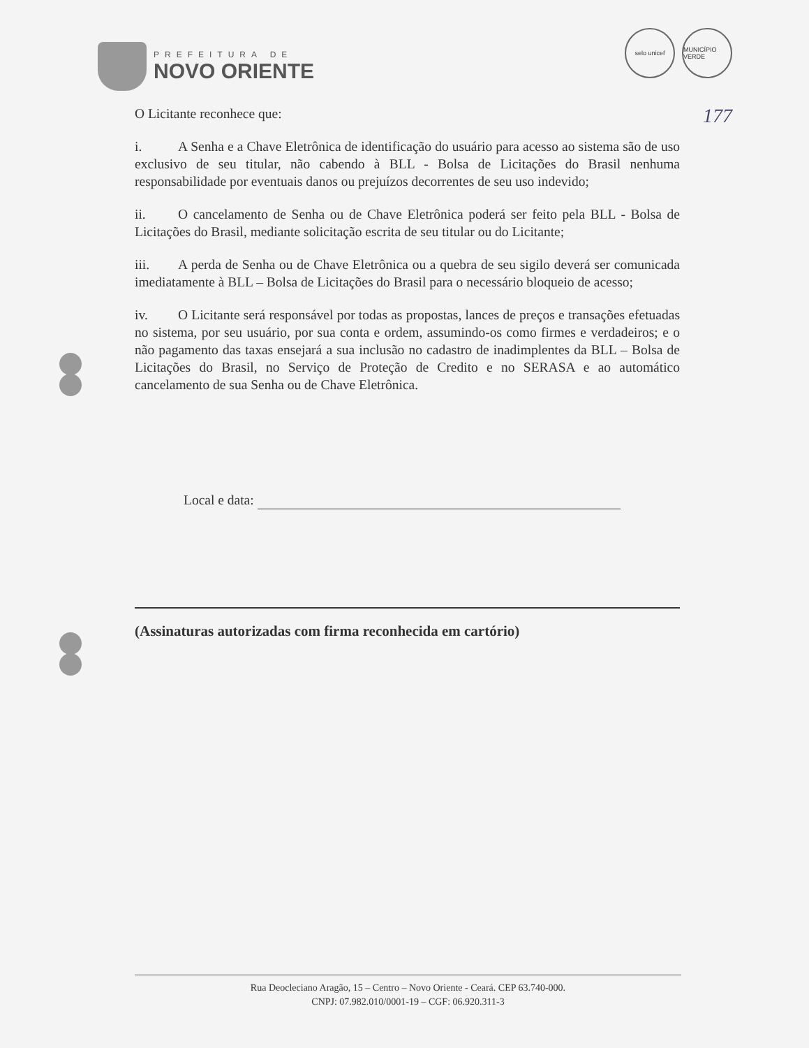PREFEITURA DE
NOVO ORIENTE
selo unicef MUNICÍPIO VERDE
177
O Licitante reconhece que:
i. A Senha e a Chave Eletrônica de identificação do usuário para acesso ao sistema são de uso exclusivo de seu titular, não cabendo à BLL - Bolsa de Licitações do Brasil nenhuma responsabilidade por eventuais danos ou prejuízos decorrentes de seu uso indevido;
ii. O cancelamento de Senha ou de Chave Eletrônica poderá ser feito pela BLL - Bolsa de Licitações do Brasil, mediante solicitação escrita de seu titular ou do Licitante;
iii. A perda de Senha ou de Chave Eletrônica ou a quebra de seu sigilo deverá ser comunicada imediatamente à BLL – Bolsa de Licitações do Brasil para o necessário bloqueio de acesso;
iv. O Licitante será responsável por todas as propostas, lances de preços e transações efetuadas no sistema, por seu usuário, por sua conta e ordem, assumindo-os como firmes e verdadeiros; e o não pagamento das taxas ensejará a sua inclusão no cadastro de inadimplentes da BLL – Bolsa de Licitações do Brasil, no Serviço de Proteção de Credito e no SERASA e ao automático cancelamento de sua Senha ou de Chave Eletrônica.
Local e data:
(Assinaturas autorizadas com firma reconhecida em cartório)
Rua Deocleciano Aragão, 15 – Centro – Novo Oriente - Ceará. CEP 63.740-000.
CNPJ: 07.982.010/0001-19 – CGF: 06.920.311-3